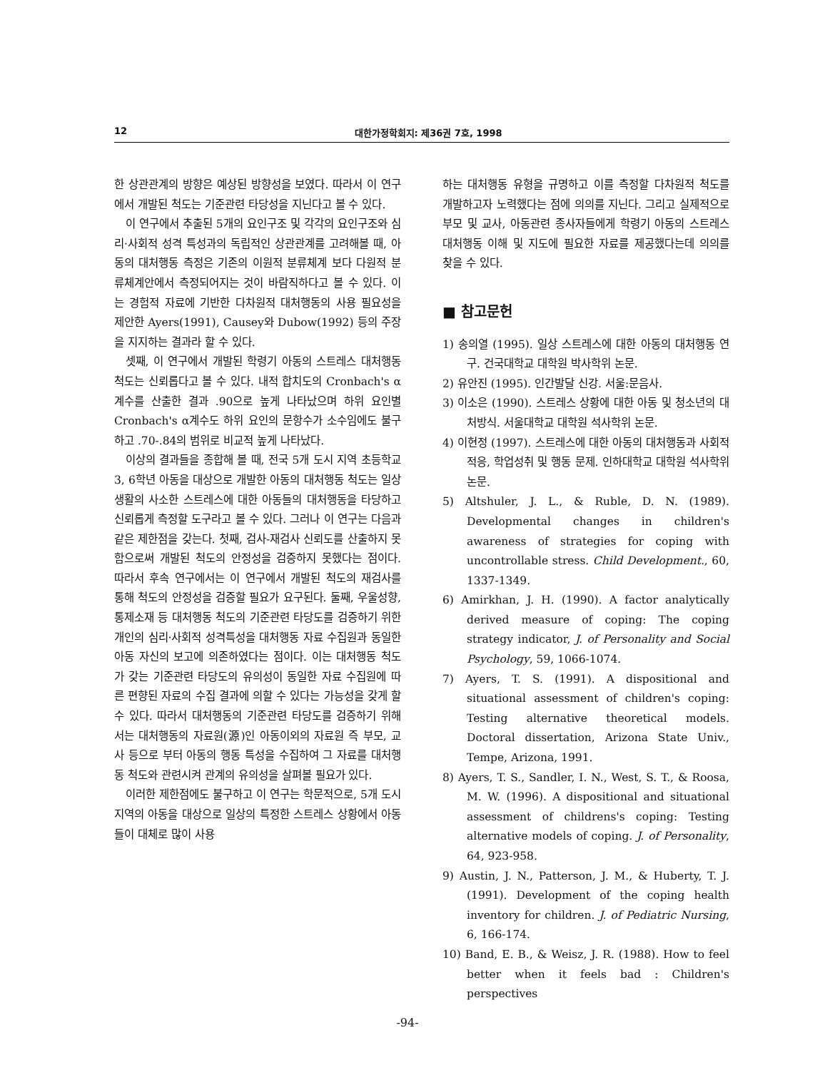12 대한가정학회지: 제36권 7호, 1998
한 상관관계의 방향은 예상된 방향성을 보였다. 따라서 이 연구에서 개발된 척도는 기준관련 타당성을 지닌다고 볼 수 있다.
이 연구에서 추출된 5개의 요인구조 및 각각의 요인구조와 심리·사회적 성격 특성과의 독립적인 상관관계를 고려해볼 때, 아동의 대처행동 측정은 기존의 이원적 분류체계 보다 다원적 분류체계안에서 측정되어지는 것이 바람직하다고 볼 수 있다. 이는 경험적 자료에 기반한 다차원적 대처행동의 사용 필요성을 제안한 Ayers(1991), Causey와 Dubow(1992) 등의 주장을 지지하는 결과라 할 수 있다.
셋째, 이 연구에서 개발된 학령기 아동의 스트레스 대처행동 척도는 신뢰롭다고 볼 수 있다. 내적 합치도의 Cronbach's α계수를 산출한 결과 .90으로 높게 나타났으며 하위 요인별 Cronbach's α계수도 하위 요인의 문항수가 소수임에도 불구하고 .70-.84의 범위로 비교적 높게 나타났다.
이상의 결과들을 종합해 볼 때, 전국 5개 도시 지역 초등학교 3, 6학년 아동을 대상으로 개발한 아동의 대처행동 척도는 일상 생활의 사소한 스트레스에 대한 아동들의 대처행동을 타당하고 신뢰롭게 측정할 도구라고 볼 수 있다. 그러나 이 연구는 다음과 같은 제한점을 갖는다. 첫째, 검사-재검사 신뢰도를 산출하지 못함으로써 개발된 척도의 안정성을 검증하지 못했다는 점이다. 따라서 후속 연구에서는 이 연구에서 개발된 척도의 재검사를 통해 척도의 안정성을 검증할 필요가 요구된다. 둘째, 우울성향, 통제소재 등 대처행동 척도의 기준관련 타당도를 검증하기 위한 개인의 심리·사회적 성격특성을 대처행동 자료 수집원과 동일한 아동 자신의 보고에 의존하였다는 점이다. 이는 대처행동 척도가 갖는 기준관련 타당도의 유의성이 동일한 자료 수집원에 따른 편향된 자료의 수집 결과에 의할 수 있다는 가능성을 갖게 할 수 있다. 따라서 대처행동의 기준관련 타당도를 검증하기 위해서는 대처행동의 자료원(源)인 아동이외의 자료원 즉 부모, 교사 등으로 부터 아동의 행동 특성을 수집하여 그 자료를 대처행동 척도와 관련시켜 관계의 유의성을 살펴볼 필요가 있다.
이러한 제한점에도 불구하고 이 연구는 학문적으로, 5개 도시 지역의 아동을 대상으로 일상의 특정한 스트레스 상황에서 아동들이 대체로 많이 사용
하는 대처행동 유형을 규명하고 이를 측정할 다차원적 척도를 개발하고자 노력했다는 점에 의의를 지닌다. 그리고 실제적으로 부모 및 교사, 아동관련 종사자들에게 학령기 아동의 스트레스 대처행동 이해 및 지도에 필요한 자료를 제공했다는데 의의를 찾을 수 있다.
■ 참고문헌
1) 송의열 (1995). 일상 스트레스에 대한 아동의 대처행동 연구. 건국대학교 대학원 박사학위 논문.
2) 유안진 (1995). 인간발달 신강. 서울:문음사.
3) 이소은 (1990). 스트레스 상황에 대한 아동 및 청소년의 대처방식. 서울대학교 대학원 석사학위 논문.
4) 이현정 (1997). 스트레스에 대한 아동의 대처행동과 사회적 적응, 학업성취 및 행동 문제. 인하대학교 대학원 석사학위논문.
5) Altshuler, J. L., & Ruble, D. N. (1989). Developmental changes in children's awareness of strategies for coping with uncontrollable stress. Child Development., 60, 1337-1349.
6) Amirkhan, J. H. (1990). A factor analytically derived measure of coping: The coping strategy indicator, J. of Personality and Social Psychology, 59, 1066-1074.
7) Ayers, T. S. (1991). A dispositional and situational assessment of children's coping: Testing alternative theoretical models. Doctoral dissertation, Arizona State Univ., Tempe, Arizona, 1991.
8) Ayers, T. S., Sandler, I. N., West, S. T., & Roosa, M. W. (1996). A dispositional and situational assessment of childrens's coping: Testing alternative models of coping. J. of Personality, 64, 923-958.
9) Austin, J. N., Patterson, J. M., & Huberty, T. J. (1991). Development of the coping health inventory for children. J. of Pediatric Nursing, 6, 166-174.
10) Band, E. B., & Weisz, J. R. (1988). How to feel better when it feels bad : Children's perspectives
-94-